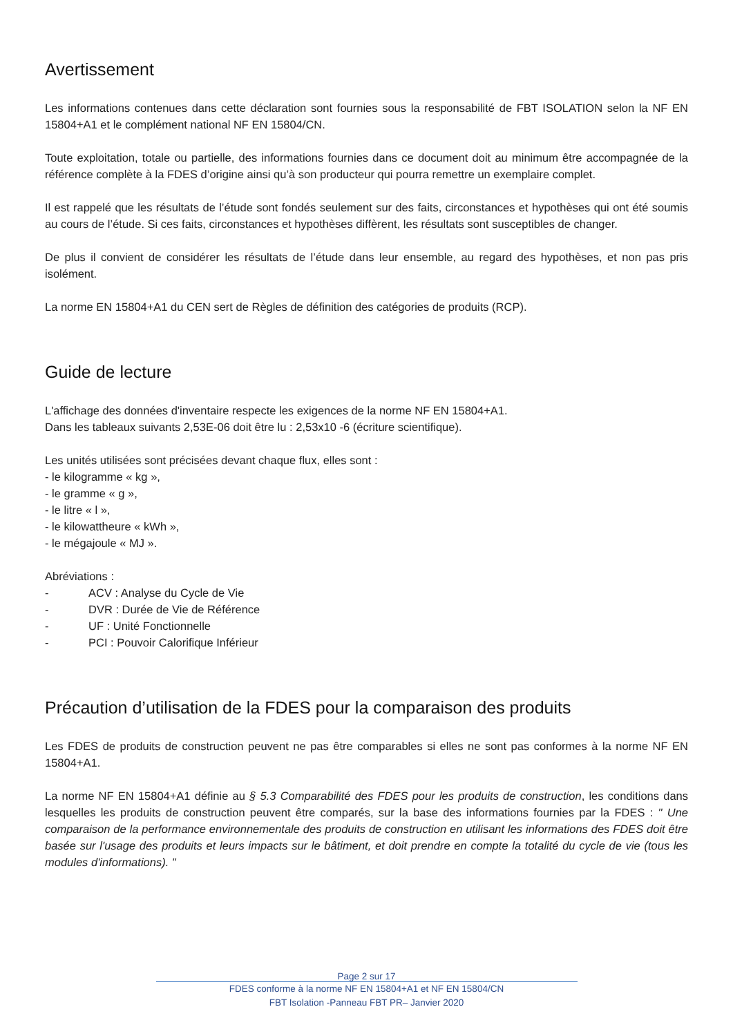Avertissement
Les informations contenues dans cette déclaration sont fournies sous la responsabilité de FBT ISOLATION selon la NF EN 15804+A1 et le complément national NF EN 15804/CN.
Toute exploitation, totale ou partielle, des informations fournies dans ce document doit au minimum être accompagnée de la référence complète à la FDES d’origine ainsi qu’à son producteur qui pourra remettre un exemplaire complet.
Il est rappelé que les résultats de l’étude sont fondés seulement sur des faits, circonstances et hypothèses qui ont été soumis au cours de l’étude. Si ces faits, circonstances et hypothèses diffèrent, les résultats sont susceptibles de changer.
De plus il convient de considérer les résultats de l’étude dans leur ensemble, au regard des hypothèses, et non pas pris isolément.
La norme EN 15804+A1 du CEN sert de Règles de définition des catégories de produits (RCP).
Guide de lecture
L'affichage des données d'inventaire respecte les exigences de la norme NF EN 15804+A1.
Dans les tableaux suivants 2,53E-06 doit être lu : 2,53x10 -6 (écriture scientifique).
Les unités utilisées sont précisées devant chaque flux, elles sont :
- le kilogramme « kg »,
- le gramme « g »,
- le litre « l »,
- le kilowattheure « kWh »,
- le mégajoule « MJ ».
Abréviations :
- ACV : Analyse du Cycle de Vie
- DVR : Durée de Vie de Référence
- UF : Unité Fonctionnelle
- PCI : Pouvoir Calorifique Inférieur
Précaution d’utilisation de la FDES pour la comparaison des produits
Les FDES de produits de construction peuvent ne pas être comparables si elles ne sont pas conformes à la norme NF EN 15804+A1.
La norme NF EN 15804+A1 définie au § 5.3 Comparabilité des FDES pour les produits de construction, les conditions dans lesquelles les produits de construction peuvent être comparés, sur la base des informations fournies par la FDES : " Une comparaison de la performance environnementale des produits de construction en utilisant les informations des FDES doit être basée sur l'usage des produits et leurs impacts sur le bâtiment, et doit prendre en compte la totalité du cycle de vie (tous les modules d'informations). "
Page 2 sur 17
FDES conforme à la norme NF EN 15804+A1 et NF EN 15804/CN
FBT Isolation -Panneau FBT PR– Janvier 2020